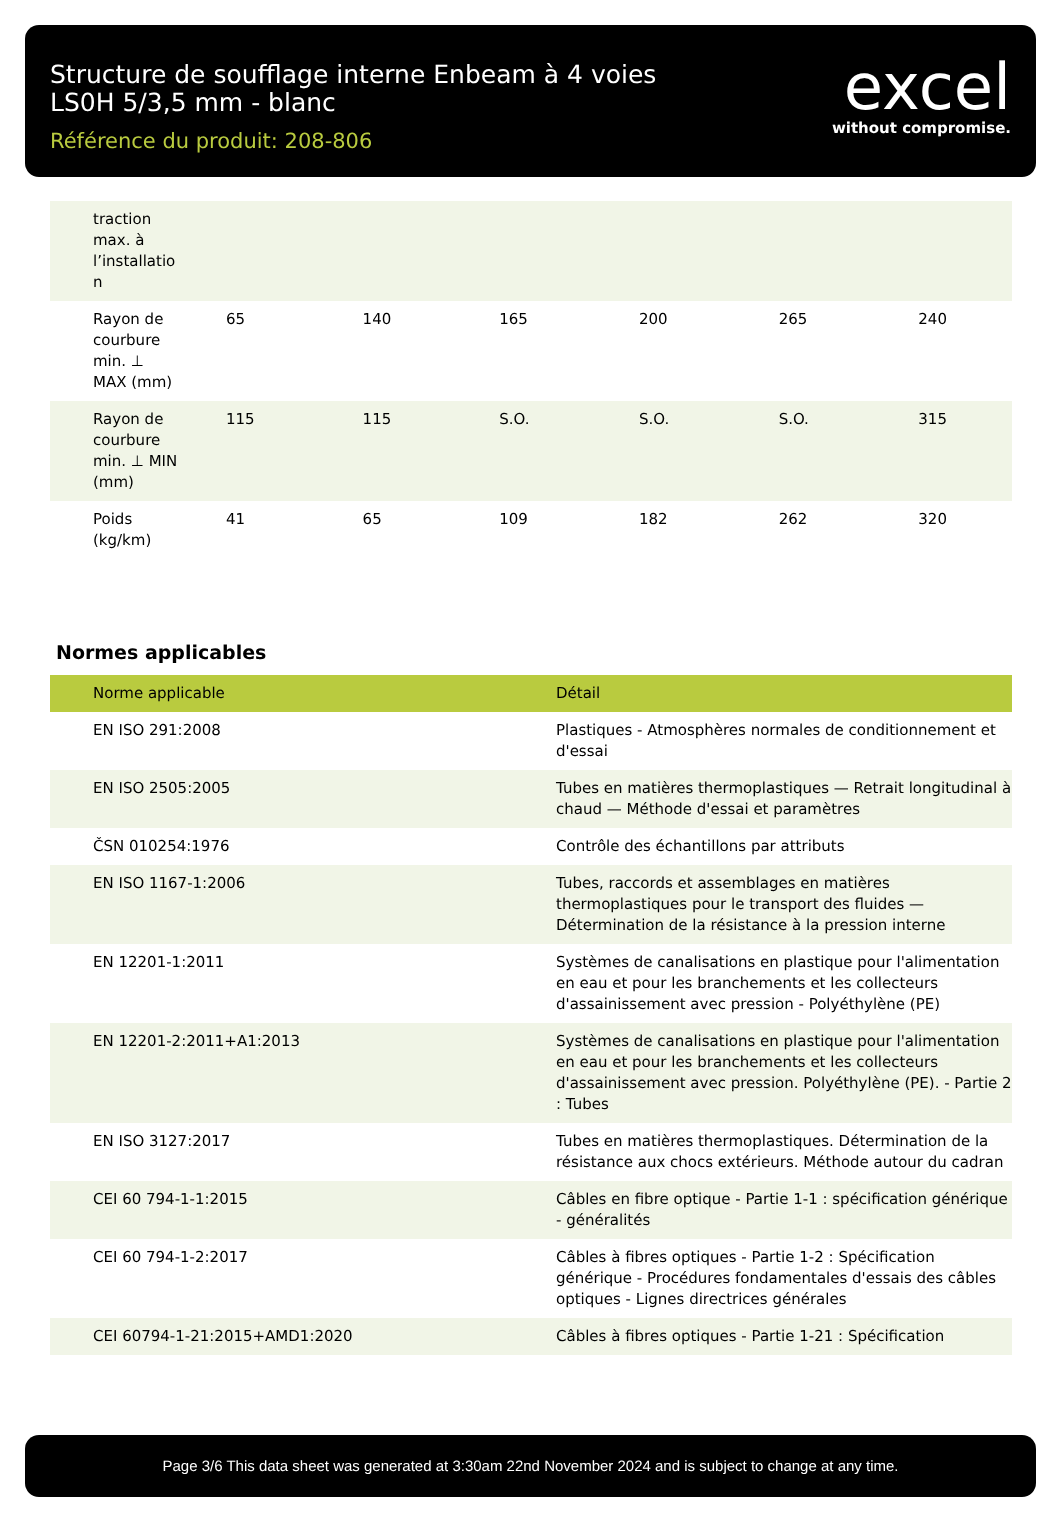Structure de soufflage interne Enbeam à 4 voies
LS0H 5/3,5 mm - blanc
Référence du produit: 208-806
excel
without compromise.
| traction max. à l’installatio n | | | | | | |
| Rayon de courbure min. ⊥ MAX (mm) | 65 | 140 | 165 | 200 | 265 | 240 |
| Rayon de courbure min. ⊥ MIN (mm) | 115 | 115 | S.O. | S.O. | S.O. | 315 |
| Poids (kg/km) | 41 | 65 | 109 | 182 | 262 | 320 |
Normes applicables
| Norme applicable | Détail |
| --- | --- |
| EN ISO 291:2008 | Plastiques - Atmosphères normales de conditionnement et d'essai |
| EN ISO 2505:2005 | Tubes en matières thermoplastiques — Retrait longitudinal à chaud — Méthode d'essai et paramètres |
| ČSN 010254:1976 | Contrôle des échantillons par attributs |
| EN ISO 1167-1:2006 | Tubes, raccords et assemblages en matières thermoplastiques pour le transport des fluides — Détermination de la résistance à la pression interne |
| EN 12201-1:2011 | Systèmes de canalisations en plastique pour l'alimentation en eau et pour les branchements et les collecteurs d'assainissement avec pression - Polyéthylène (PE) |
| EN 12201-2:2011+A1:2013 | Systèmes de canalisations en plastique pour l'alimentation en eau et pour les branchements et les collecteurs d'assainissement avec pression. Polyéthylène (PE). - Partie 2 : Tubes |
| EN ISO 3127:2017 | Tubes en matières thermoplastiques. Détermination de la résistance aux chocs extérieurs. Méthode autour du cadran |
| CEI 60 794-1-1:2015 | Câbles en fibre optique - Partie 1-1 : spécification générique - généralités |
| CEI 60 794-1-2:2017 | Câbles à fibres optiques - Partie 1-2 : Spécification générique - Procédures fondamentales d'essais des câbles optiques - Lignes directrices générales |
| CEI 60794-1-21:2015+AMD1:2020 | Câbles à fibres optiques - Partie 1-21 : Spécification |
Page 3/6 This data sheet was generated at 3:30am 22nd November 2024 and is subject to change at any time.